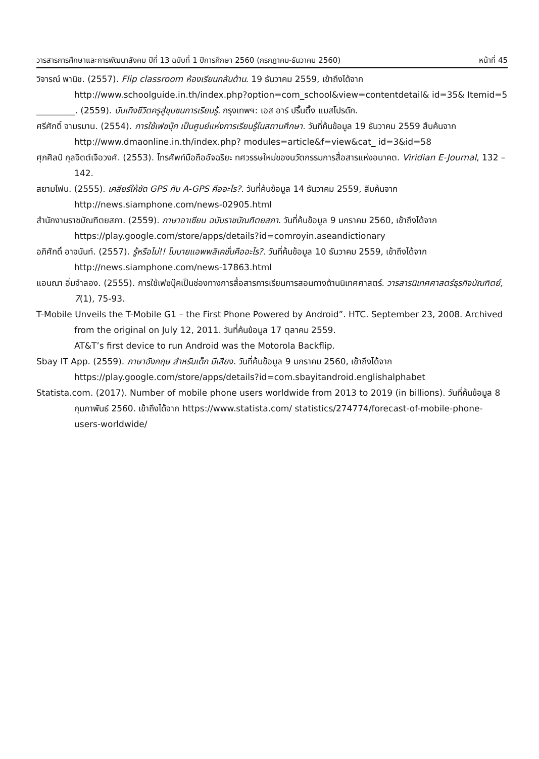วารสารการศึกษาและการพัฒนาสังคม ปีที่ 13 ฉบับที่ 1 ปีการศึกษา 2560 (กรกฎาคม-ธันวาคม 2560) หน้าที่ 45
วิจารณ์ พานิช. (2557). Flip classroom ห้องเรียนกลับด้าน. 19 ธันวาคม 2559, เข้าถึงได้จาก http://www.schoolguide.in.th/index.php?option=com_school&view=contentdetail& id=35& Itemid=5
_________. (2559). บันเทิงชีวิตครูสู่ชุมชนการเรียนรู้. กรุงเทพฯ: เอส อาร์ ปริ้นติ้ง แมสโปรดัก.
ศรีศักดิ์ จามรมาน. (2554). การใช้เฟซบุ๊ก เป็นศูนย์แห่งการเรียนรู้ในสถานศึกษา. วันที่ค้นข้อมูล 19 ธันวาคม 2559 สืบค้นจาก http://www.dmaonline.in.th/index.php? modules=article&f=view&cat_ id=3&id=58
ศุภศิลป์ กุลจิตต์เจือวงศ์. (2553). โทรศัพท์มือถืออัจฉริยะ ทศวรรษใหม่ของนวัตกรรมการสื่อสารแห่งอนาคต. Viridian E-Journal, 132 – 142.
สยามโฟน. (2555). เคลียร์ให้ชัด GPS กับ A-GPS คืออะไร?. วันที่ค้นข้อมูล 14 ธันวาคม 2559, สืบค้นจาก http://news.siamphone.com/news-02905.html
สำนักงานราชบัณฑิตยสภา. (2559). ภาษาอาเซียน ฉบับราชบัณฑิตยสภา. วันที่ค้นข้อมูล 9 มกราคม 2560, เข้าถึงได้จาก https://play.google.com/store/apps/details?id=comroyin.aseandictionary
อภิศักดิ์ อาจนันท์. (2557). รู้หรือไม่!! โมบายแอพพลิเคชั่นคืออะไร?. วันที่ค้นข้อมูล 10 ธันวาคม 2559, เข้าถึงได้จาก http://news.siamphone.com/news-17863.html
แอนณา อิ่มจำลอง. (2555). การใช้เฟซบุ๊คเป็นช่องทางการสื่อสารการเรียนการสอนทางด้านนิเทศศาสตร์. วารสารนิเทศศาสตร์ธุรกิจบัณฑิตย์, 7(1), 75-93.
T-Mobile Unveils the T-Mobile G1 – the First Phone Powered by Android”. HTC. September 23, 2008. Archived from the original on July 12, 2011. วันที่ค้นข้อมูล 17 ตุลาคม 2559.
AT&T’s first device to run Android was the Motorola Backflip.
Sbay IT App. (2559). ภาษาอังกฤษ สำหรับเด็ก มีเสียง. วันที่ค้นข้อมูล 9 มกราคม 2560, เข้าถึงได้จาก https://play.google.com/store/apps/details?id=com.sbayitandroid.englishalphabet
Statista.com. (2017). Number of mobile phone users worldwide from 2013 to 2019 (in billions). วันที่ค้นข้อมูล 8 กุมภาพันธ์ 2560. เข้าถึงได้จาก https://www.statista.com/ statistics/274774/forecast-of-mobile-phone-users-worldwide/